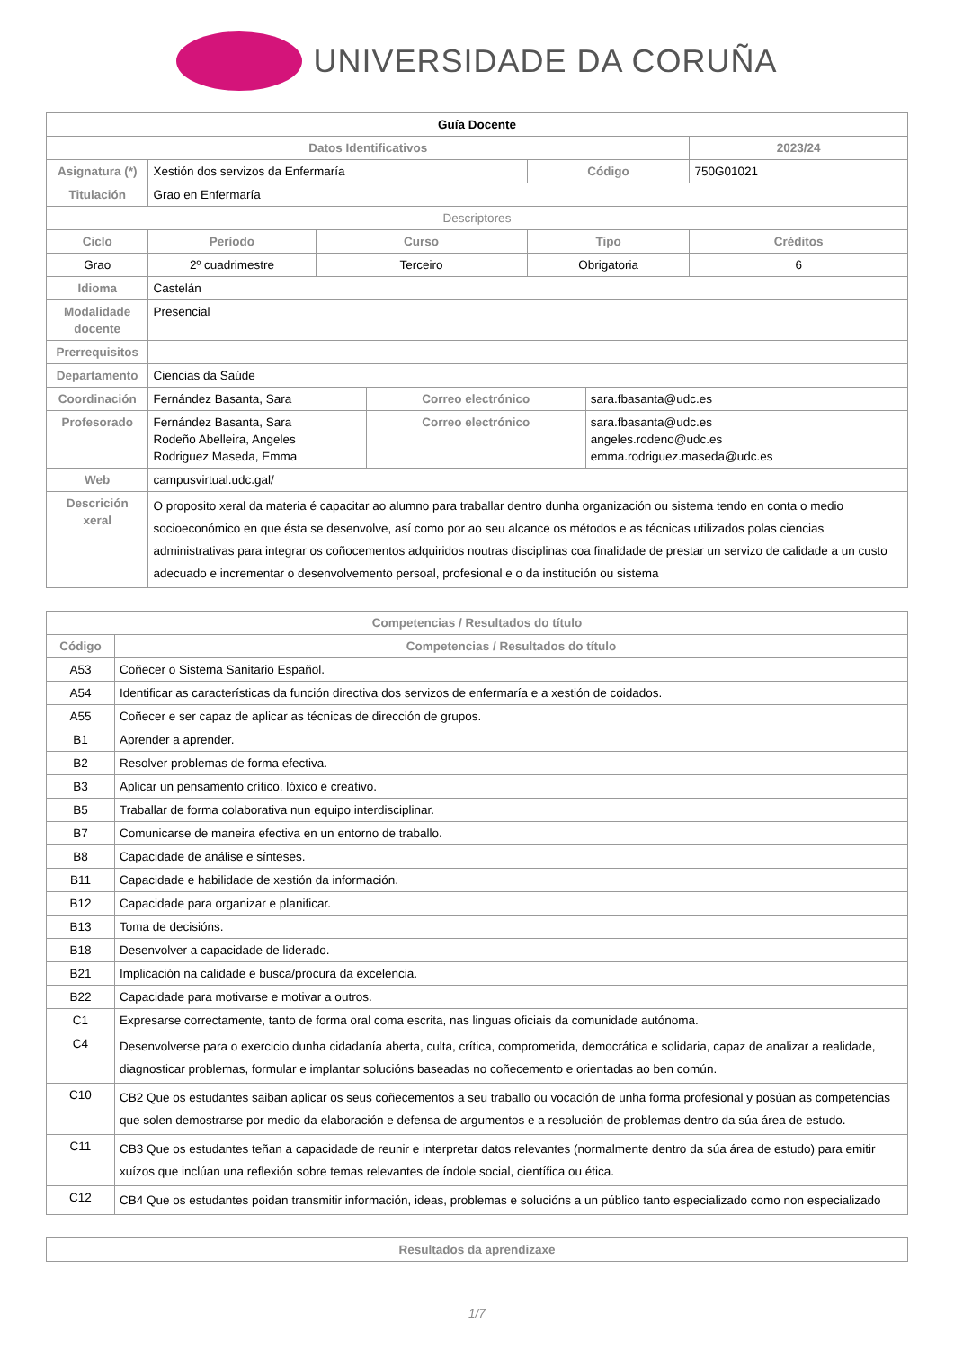UNIVERSIDADE DA CORUÑA
| Guía Docente | | | | | | |
| Datos Identificativos | | | | | | 2023/24 |
| Asignatura (*) | Xestión dos servizos da Enfermaría | | | Código | | 750G01021 |
| Titulación | Grao en Enfermaría | | | | | |
| Descriptores | | | | | | |
| Ciclo | Período | Curso | | Tipo | | Créditos |
| Grao | 2º cuadrimestre | Terceiro | | Obrigatoria | | 6 |
| Idioma | Castelán | | | | | |
| Modalidade docente | Presencial | | | | | |
| Prerrequisitos | | | | | | |
| Departamento | Ciencias da Saúde | | | | | |
| Coordinación | Fernández Basanta, Sara | | Correo electrónico | | sara.fbasanta@udc.es | |
| Profesorado | Fernández Basanta, Sara Rodeño Abelleira, Angeles Rodriguez Maseda, Emma | | Correo electrónico | | sara.fbasanta@udc.es angeles.rodeno@udc.es emma.rodriguez.maseda@udc.es | |
| Web | campusvirtual.udc.gal/ | | | | | |
| Descrición xeral | O proposito xeral da materia é capacitar ao alumno para traballar dentro dunha organización ou sistema tendo en conta o medio socioeconómico en que ésta se desenvolve, así como por ao seu alcance os métodos e as técnicas utilizados polas ciencias administrativas para integrar os coñocementos adquiridos noutras disciplinas coa finalidade de prestar un servizo de calidade a un custo adecuado e incrementar o desenvolvemento persoal, profesional e o da institución ou sistema | | | | | |
| Competencias / Resultados do título | |
| --- | --- |
| Código | Competencias / Resultados do título |
| A53 | Coñecer o Sistema Sanitario Español. |
| A54 | Identificar as características da función directiva dos servizos de enfermaría e a xestión de coidados. |
| A55 | Coñecer e ser capaz de aplicar as técnicas de dirección de grupos. |
| B1 | Aprender a aprender. |
| B2 | Resolver problemas de forma efectiva. |
| B3 | Aplicar un pensamento crítico, lóxico e creativo. |
| B5 | Traballar de forma colaborativa nun equipo interdisciplinar. |
| B7 | Comunicarse de maneira efectiva en un entorno de traballo. |
| B8 | Capacidade de análise e sínteses. |
| B11 | Capacidade e habilidade de xestión da información. |
| B12 | Capacidade para organizar e planificar. |
| B13 | Toma de decisións. |
| B18 | Desenvolver a capacidade de liderado. |
| B21 | Implicación na calidade e busca/procura da excelencia. |
| B22 | Capacidade para motivarse e motivar a outros. |
| C1 | Expresarse correctamente, tanto de forma oral coma escrita, nas linguas oficiais da comunidade autónoma. |
| C4 | Desenvolverse para o exercicio dunha cidadanía aberta, culta, crítica, comprometida, democrática e solidaria, capaz de analizar a realidade, diagnosticar problemas, formular e implantar solucións baseadas no coñecemento e orientadas ao ben común. |
| C10 | CB2 Que os estudantes saiban aplicar os seus coñecementos a seu traballo ou vocación de unha forma profesional y posúan as competencias que solen demostrarse por medio da elaboración e defensa de argumentos e a resolución de problemas dentro da súa área de estudo. |
| C11 | CB3 Que os estudantes teñan a capacidade de reunir e interpretar datos relevantes (normalmente dentro da súa área de estudo) para emitir xuízos que inclúan una reflexión sobre temas relevantes de índole social, científica ou ética. |
| C12 | CB4 Que os estudantes poidan transmitir información, ideas, problemas e solucións a un público tanto especializado como non especializado |
| Resultados da aprendizaxe |
| --- |
1/7